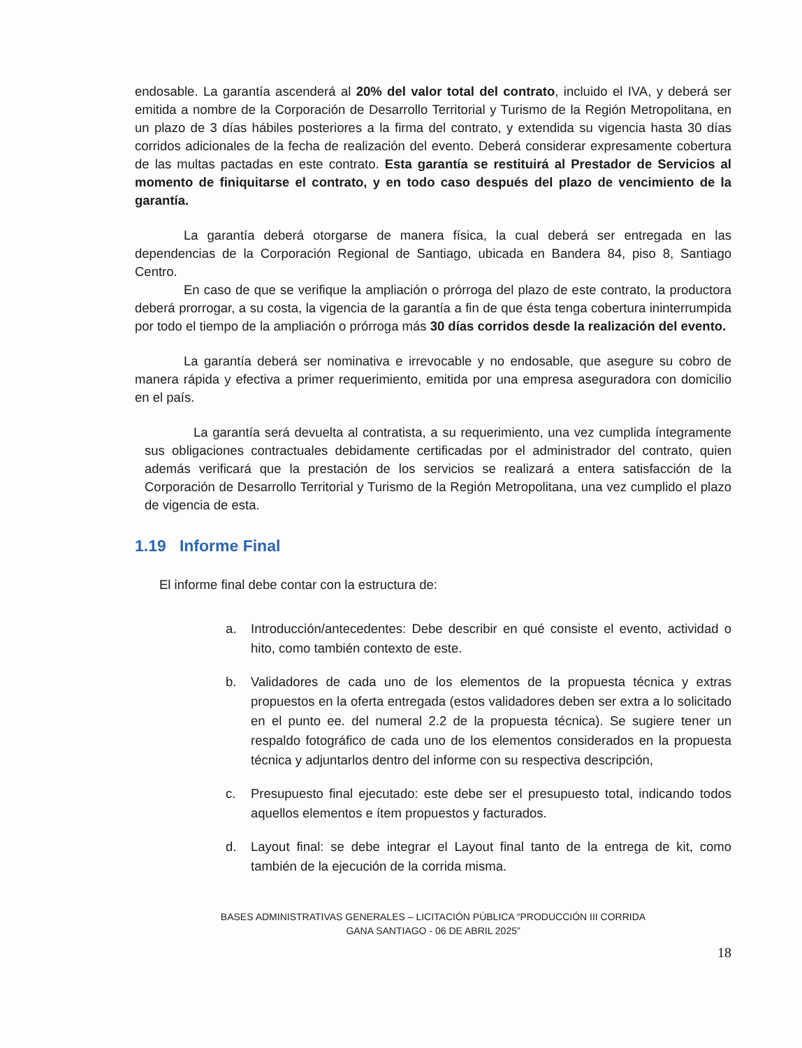endosable. La garantía ascenderá al 20% del valor total del contrato, incluido el IVA, y deberá ser emitida a nombre de la Corporación de Desarrollo Territorial y Turismo de la Región Metropolitana, en un plazo de 3 días hábiles posteriores a la firma del contrato, y extendida su vigencia hasta 30 días corridos adicionales de la fecha de realización del evento. Deberá considerar expresamente cobertura de las multas pactadas en este contrato. Esta garantía se restituirá al Prestador de Servicios al momento de finiquitarse el contrato, y en todo caso después del plazo de vencimiento de la garantía.
La garantía deberá otorgarse de manera física, la cual deberá ser entregada en las dependencias de la Corporación Regional de Santiago, ubicada en Bandera 84, piso 8, Santiago Centro.
En caso de que se verifique la ampliación o prórroga del plazo de este contrato, la productora deberá prorrogar, a su costa, la vigencia de la garantía a fin de que ésta tenga cobertura ininterrumpida por todo el tiempo de la ampliación o prórroga más 30 días corridos desde la realización del evento.
La garantía deberá ser nominativa e irrevocable y no endosable, que asegure su cobro de manera rápida y efectiva a primer requerimiento, emitida por una empresa aseguradora con domicilio en el país.
La garantía será devuelta al contratista, a su requerimiento, una vez cumplida íntegramente sus obligaciones contractuales debidamente certificadas por el administrador del contrato, quien además verificará que la prestación de los servicios se realizará a entera satisfacción de la Corporación de Desarrollo Territorial y Turismo de la Región Metropolitana, una vez cumplido el plazo de vigencia de esta.
1.19 Informe Final
El informe final debe contar con la estructura de:
a. Introducción/antecedentes: Debe describir en qué consiste el evento, actividad o hito, como también contexto de este.
b. Validadores de cada uno de los elementos de la propuesta técnica y extras propuestos en la oferta entregada (estos validadores deben ser extra a lo solicitado en el punto ee. del numeral 2.2 de la propuesta técnica). Se sugiere tener un respaldo fotográfico de cada uno de los elementos considerados en la propuesta técnica y adjuntarlos dentro del informe con su respectiva descripción,
c. Presupuesto final ejecutado: este debe ser el presupuesto total, indicando todos aquellos elementos e ítem propuestos y facturados.
d. Layout final: se debe integrar el Layout final tanto de la entrega de kit, como también de la ejecución de la corrida misma.
BASES ADMINISTRATIVAS GENERALES – LICITACIÓN PÚBLICA “PRODUCCIÓN III CORRIDA
GANA SANTIAGO - 06 DE ABRIL 2025”
18